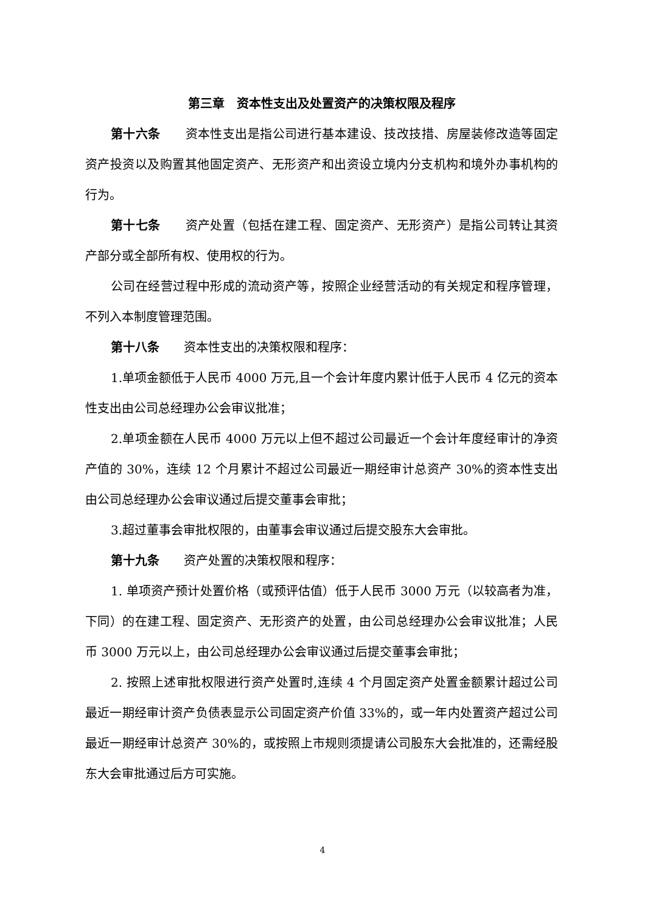第三章　资本性支出及处置资产的决策权限及程序
第十六条　　资本性支出是指公司进行基本建设、技改技措、房屋装修改造等固定资产投资以及购置其他固定资产、无形资产和出资设立境内分支机构和境外办事机构的行为。
第十七条　　资产处置（包括在建工程、固定资产、无形资产）是指公司转让其资产部分或全部所有权、使用权的行为。
公司在经营过程中形成的流动资产等，按照企业经营活动的有关规定和程序管理，不列入本制度管理范围。
第十八条　　资本性支出的决策权限和程序：
1.单项金额低于人民币 4000 万元,且一个会计年度内累计低于人民币 4 亿元的资本性支出由公司总经理办公会审议批准；
2.单项金额在人民币 4000 万元以上但不超过公司最近一个会计年度经审计的净资产值的 30%，连续 12 个月累计不超过公司最近一期经审计总资产 30%的资本性支出由公司总经理办公会审议通过后提交董事会审批；
3.超过董事会审批权限的，由董事会审议通过后提交股东大会审批。
第十九条　　资产处置的决策权限和程序：
1. 单项资产预计处置价格（或预评估值）低于人民币 3000 万元（以较高者为准，下同）的在建工程、固定资产、无形资产的处置，由公司总经理办公会审议批准；人民币 3000 万元以上，由公司总经理办公会审议通过后提交董事会审批；
2. 按照上述审批权限进行资产处置时,连续 4 个月固定资产处置金额累计超过公司最近一期经审计资产负债表显示公司固定资产价值 33%的，或一年内处置资产超过公司最近一期经审计总资产 30%的，或按照上市规则须提请公司股东大会批准的，还需经股东大会审批通过后方可实施。
4